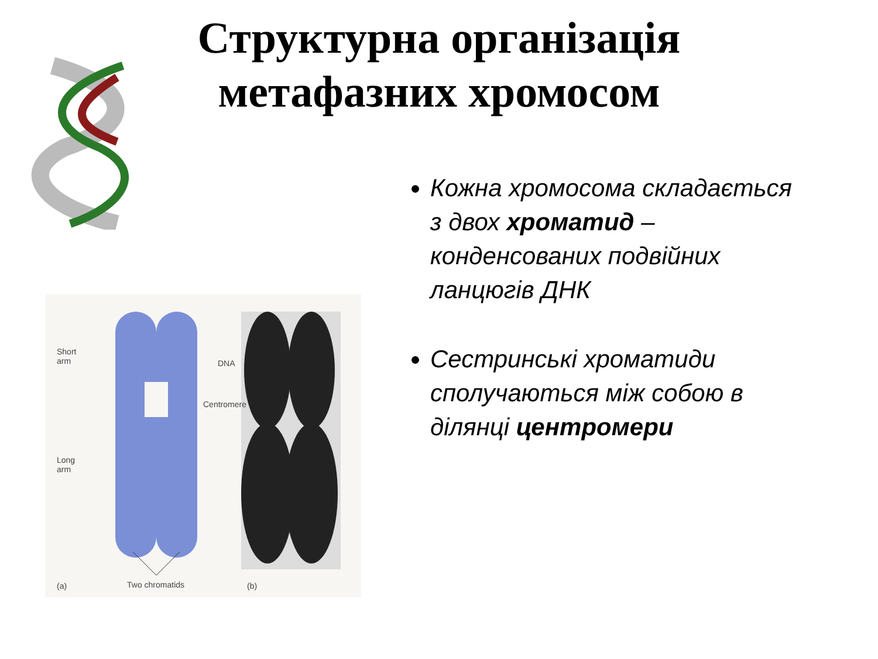Структурна організація
метафазних хромосом
Short
arm DNA
Centromere
Long
arm
(a) Two chromatids (b)
Кожна хромосома складається з двох хроматид – конденсованих подвійних ланцюгів ДНК
Сестринські хроматиди сполучаються між собою в ділянці центромери